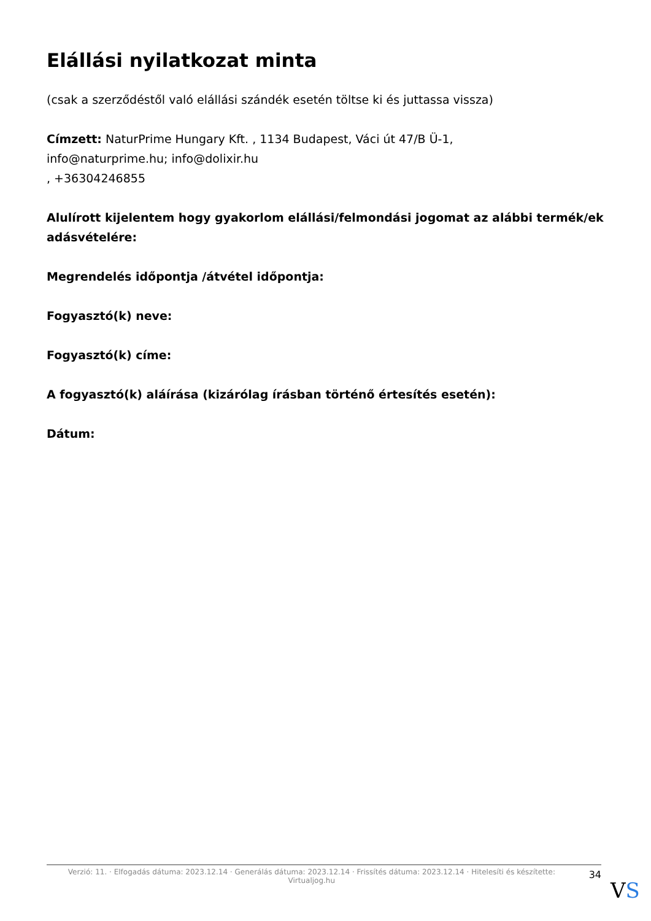Elállási nyilatkozat minta
(csak a szerződéstől való elállási szándék esetén töltse ki és juttassa vissza)
Címzett: NaturPrime Hungary Kft. , 1134 Budapest, Váci út 47/B Ü-1,
info@naturprime.hu; info@dolixir.hu
, +36304246855
Alulírott kijelentem hogy gyakorlom elállási/felmondási jogomat az alábbi termék/ek adásvételére:
Megrendelés időpontja /átvétel időpontja:
Fogyasztó(k) neve:
Fogyasztó(k) címe:
A fogyasztó(k) aláírása (kizárólag írásban történő értesítés esetén):
Dátum:
Verzió: 11. · Elfogadás dátuma: 2023.12.14 · Generálás dátuma: 2023.12.14 · Frissítés dátuma: 2023.12.14 · Hitelesíti és készítette:
Virtualjog.hu
34
VS